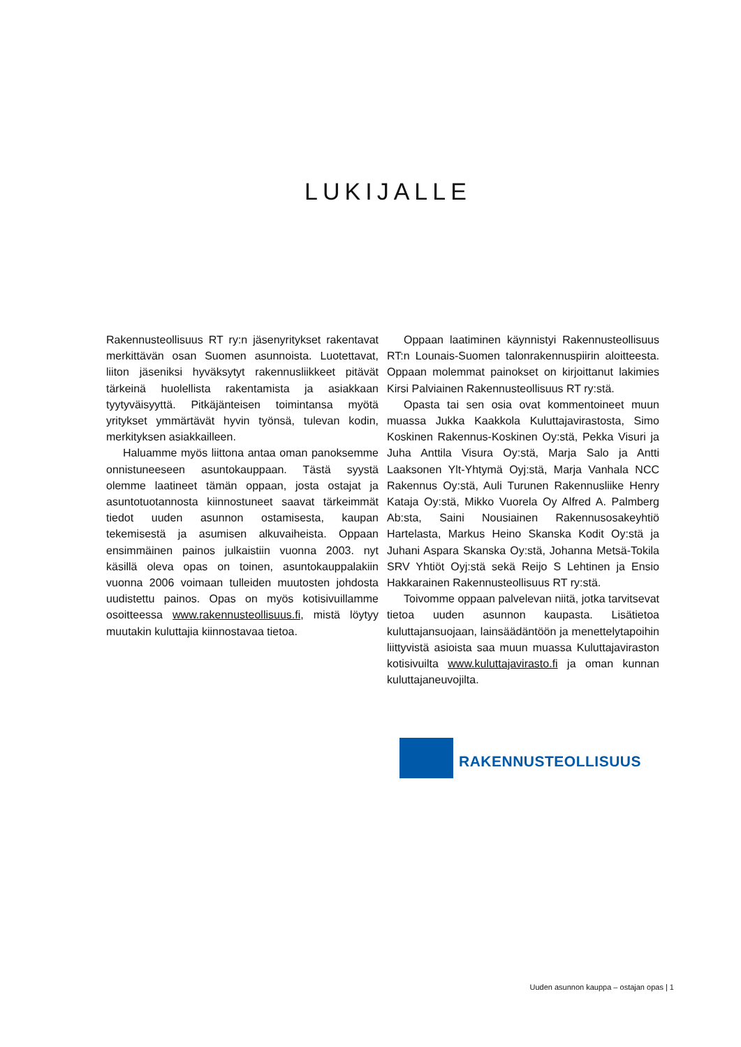LUKIJALLE
Rakennusteollisuus RT ry:n jäsenyritykset rakentavat merkittävän osan Suomen asunnoista. Luotettavat, liiton jäseniksi hyväksytyt rakennusliikkeet pitävät tärkeinä huolellista rakentamista ja asiakkaan tyytyväisyyttä. Pitkäjänteisen toimintansa myötä yritykset ymmärtävät hyvin työnsä, tulevan kodin, merkityksen asiakkailleen.
Haluamme myös liittona antaa oman panoksemme onnistuneeseen asuntokauppaan. Tästä syystä olemme laatineet tämän oppaan, josta ostajat ja asuntotuotannosta kiinnostuneet saavat tärkeimmät tiedot uuden asunnon ostamisesta, kaupan tekemisestä ja asumisen alkuvaiheista. Oppaan ensimmäinen painos julkaistiin vuonna 2003. nyt käsillä oleva opas on toinen, asuntokauppalakiin vuonna 2006 voimaan tulleiden muutosten johdosta uudistettu painos. Opas on myös kotisivuillamme osoitteessa www.rakennusteollisuus.fi, mistä löytyy muutakin kuluttajia kiinnostavaa tietoa.
Oppaan laatiminen käynnistyi Rakennusteollisuus RT:n Lounais-Suomen talonrakennuspiirin aloitteesta. Oppaan molemmat painokset on kirjoittanut lakimies Kirsi Palviainen Rakennusteollisuus RT ry:stä.
Opasta tai sen osia ovat kommentoineet muun muassa Jukka Kaakkola Kuluttajavirastosta, Simo Koskinen Rakennus-Koskinen Oy:stä, Pekka Visuri ja Juha Anttila Visura Oy:stä, Marja Salo ja Antti Laaksonen Ylt-Yhtymä Oyj:stä, Marja Vanhala NCC Rakennus Oy:stä, Auli Turunen Rakennusliike Henry Kataja Oy:stä, Mikko Vuorela Oy Alfred A. Palmberg Ab:sta, Saini Nousiainen Rakennusosakeyhtiö Hartelasta, Markus Heino Skanska Kodit Oy:stä ja Juhani Aspara Skanska Oy:stä, Johanna Metsä-Tokila SRV Yhtiöt Oyj:stä sekä Reijo S Lehtinen ja Ensio Hakkarainen Rakennusteollisuus RT ry:stä.
Toivomme oppaan palvelevan niitä, jotka tarvitsevat tietoa uuden asunnon kaupasta. Lisätietoa kuluttajansuojaan, lainsäädäntöön ja menettelytapoihin liittyvistä asioista saa muun muassa Kuluttajaviraston kotisivuilta www.kuluttajavirasto.fi ja oman kunnan kuluttajaneuvojilta.
RAKENNUSTEOLLISUUS
Uuden asunnon kauppa – ostajan opas | 1